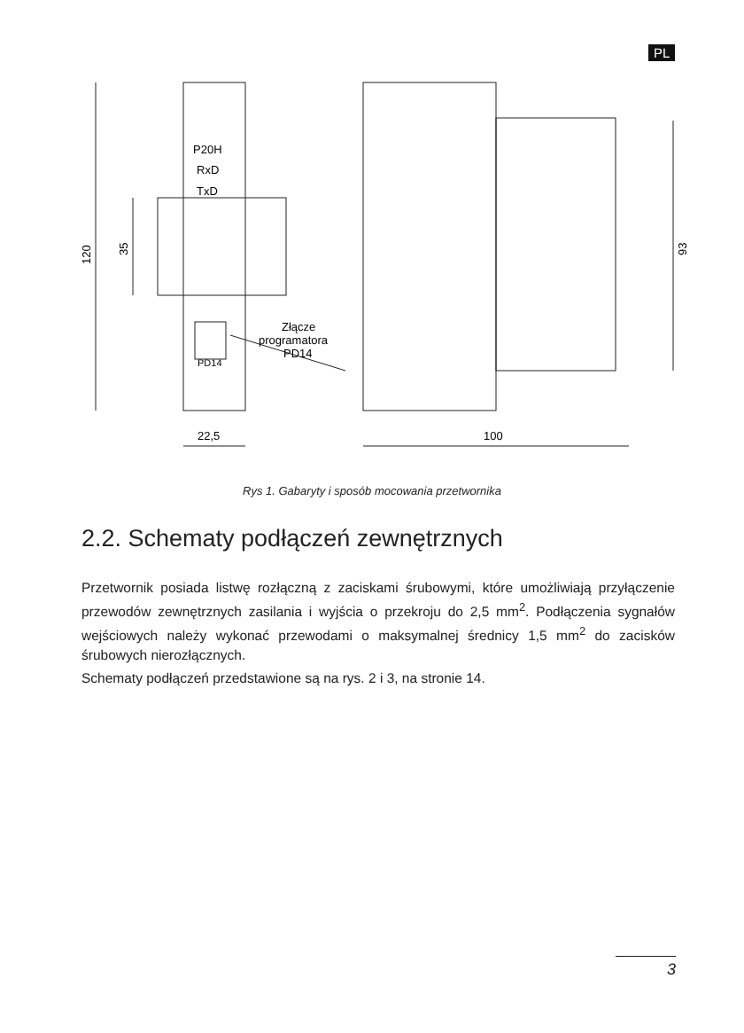PL
P20H
RxD
TxD
PD14
Złącze
programatora
PD14
120
35
93
22,5
100
Rys 1. Gabaryty i sposób mocowania przetwornika
2.2. Schematy podłączeń zewnętrznych
Przetwornik posiada listwę rozłączną z zaciskami śrubowymi, które umożliwiają przyłączenie przewodów zewnętrznych zasilania i wyjścia o przekroju do 2,5 mm<sup>2</sup>. Podłączenia sygnałów wejściowych należy wykonać przewodami o maksymalnej średnicy 1,5 mm<sup>2</sup> do zacisków śrubowych nierozłącznych.
Schematy podłączeń przedstawione są na rys. 2 i 3, na stronie 14.
3